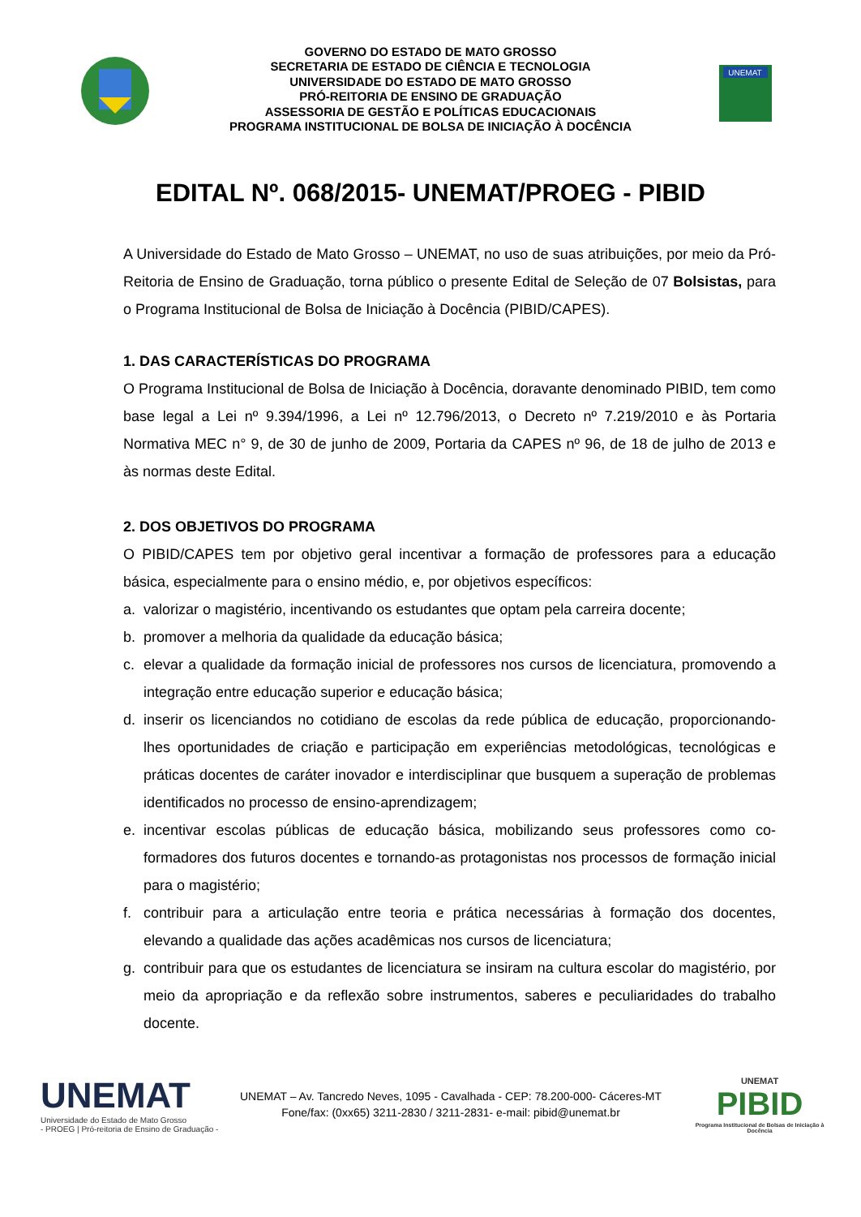GOVERNO DO ESTADO DE MATO GROSSO
SECRETARIA DE ESTADO DE CIÊNCIA E TECNOLOGIA
UNIVERSIDADE DO ESTADO DE MATO GROSSO
PRÓ-REITORIA DE ENSINO DE GRADUAÇÃO
ASSESSORIA DE GESTÃO E POLÍTICAS EDUCACIONAIS
PROGRAMA INSTITUCIONAL DE BOLSA DE INICIAÇÃO À DOCÊNCIA
UNEMAT
EDITAL Nº. 068/2015- UNEMAT/PROEG - PIBID
A Universidade do Estado de Mato Grosso – UNEMAT, no uso de suas atribuições, por meio da Pró-Reitoria de Ensino de Graduação, torna público o presente Edital de Seleção de 07 Bolsistas, para o Programa Institucional de Bolsa de Iniciação à Docência (PIBID/CAPES).
1. DAS CARACTERÍSTICAS DO PROGRAMA
O Programa Institucional de Bolsa de Iniciação à Docência, doravante denominado PIBID, tem como base legal a Lei nº 9.394/1996, a Lei nº 12.796/2013, o Decreto nº 7.219/2010 e às Portaria Normativa MEC n° 9, de 30 de junho de 2009, Portaria da CAPES nº 96, de 18 de julho de 2013 e às normas deste Edital.
2. DOS OBJETIVOS DO PROGRAMA
O PIBID/CAPES tem por objetivo geral incentivar a formação de professores para a educação básica, especialmente para o ensino médio, e, por objetivos específicos:
a. valorizar o magistério, incentivando os estudantes que optam pela carreira docente;
b. promover a melhoria da qualidade da educação básica;
c. elevar a qualidade da formação inicial de professores nos cursos de licenciatura, promovendo a integração entre educação superior e educação básica;
d. inserir os licenciandos no cotidiano de escolas da rede pública de educação, proporcionando-lhes oportunidades de criação e participação em experiências metodológicas, tecnológicas e práticas docentes de caráter inovador e interdisciplinar que busquem a superação de problemas identificados no processo de ensino-aprendizagem;
e. incentivar escolas públicas de educação básica, mobilizando seus professores como co-formadores dos futuros docentes e tornando-as protagonistas nos processos de formação inicial para o magistério;
f. contribuir para a articulação entre teoria e prática necessárias à formação dos docentes, elevando a qualidade das ações acadêmicas nos cursos de licenciatura;
g. contribuir para que os estudantes de licenciatura se insiram na cultura escolar do magistério, por meio da apropriação e da reflexão sobre instrumentos, saberes e peculiaridades do trabalho docente.
UNEMAT
Universidade do Estado de Mato Grosso
- PROEG | Pró-reitoria de Ensino de Graduação -
UNEMAT – Av. Tancredo Neves, 1095 - Cavalhada - CEP: 78.200-000- Cáceres-MT
Fone/fax: (0xx65) 3211-2830 / 3211-2831- e-mail: pibid@unemat.br
UNEMAT
PIBID
Programa Institucional de Bolsas de Iniciação à Docência